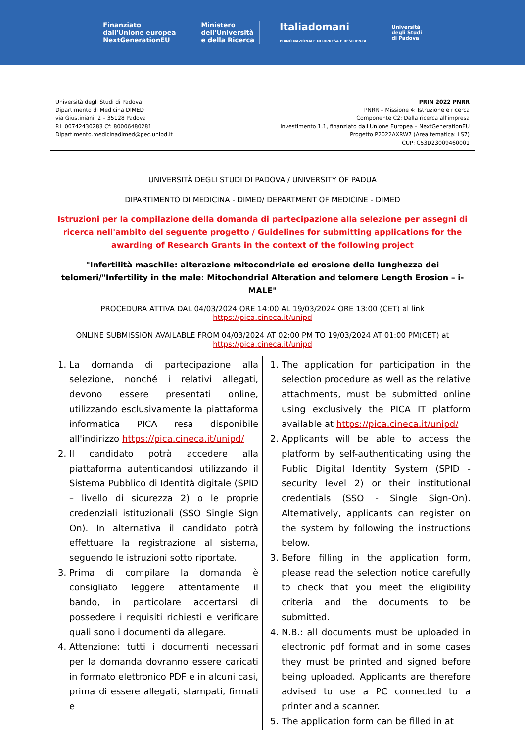Finanziato
dall'Unione europea
NextGenerationEU
Ministero
dell'Università
e della Ricerca
Italiadomani
PIANO NAZIONALE DI RIPRESA E RESILIENZA
Università
degli Studi
di Padova
| Università degli Studi di Padova Dipartimento di Medicina DIMED via Giustiniani, 2 – 35128 Padova P.I. 00742430283 Cf: 80006480281 Dipartimento.medicinadimed@pec.unipd.it | PRIN 2022 PNRR PNRR – Missione 4: Istruzione e ricerca Componente C2: Dalla ricerca all'impresa Investimento 1.1, finanziato dall'Unione Europea – NextGenerationEU Progetto P2022AXRW7 (Area tematica: LS7) CUP: C53D23009460001 |
UNIVERSITÀ DEGLI STUDI DI PADOVA / UNIVERSITY OF PADUA
DIPARTIMENTO DI MEDICINA - DIMED/ DEPARTMENT OF MEDICINE - DIMED
Istruzioni per la compilazione della domanda di partecipazione alla selezione per assegni di ricerca nell'ambito del seguente progetto / Guidelines for submitting applications for the awarding of Research Grants in the context of the following project
"Infertilità maschile: alterazione mitocondriale ed erosione della lunghezza dei telomeri/"Infertility in the male: Mitochondrial Alteration and telomere Length Erosion – i-MALE"
PROCEDURA ATTIVA DAL 04/03/2024 ORE 14:00 AL 19/03/2024 ORE 13:00 (CET) al link https://pica.cineca.it/unipd
ONLINE SUBMISSION AVAILABLE FROM 04/03/2024 AT 02:00 PM TO 19/03/2024 AT 01:00 PM(CET) at
https://pica.cineca.it/unipd
| 1. La domanda di partecipazione alla selezione, nonché i relativi allegati, devono essere presentati online, utilizzando esclusivamente la piattaforma informatica PICA resa disponibile all'indirizzo https://pica.cineca.it/unipd/ 2. Il candidato potrà accedere alla piattaforma autenticandosi utilizzando il Sistema Pubblico di Identità digitale (SPID – livello di sicurezza 2) o le proprie credenziali istituzionali (SSO Single Sign On). In alternativa il candidato potrà effettuare la registrazione al sistema, seguendo le istruzioni sotto riportate. 3. Prima di compilare la domanda è consigliato leggere attentamente il bando, in particolare accertarsi di possedere i requisiti richiesti e verificare quali sono i documenti da allegare . 4. Attenzione: tutti i documenti necessari per la domanda dovranno essere caricati in formato elettronico PDF e in alcuni casi, prima di essere allegati, stampati, firmati e | 1. The application for participation in the selection procedure as well as the relative attachments, must be submitted online using exclusively the PICA IT platform available at https://pica.cineca.it/unipd/ 2. Applicants will be able to access the platform by self-authenticating using the Public Digital Identity System (SPID - security level 2) or their institutional credentials (SSO - Single Sign-On). Alternatively, applicants can register on the system by following the instructions below. 3. Before filling in the application form, please read the selection notice carefully to check that you meet the eligibility criteria and the documents to be submitted . 4. N.B.: all documents must be uploaded in electronic pdf format and in some cases they must be printed and signed before being uploaded. Applicants are therefore advised to use a PC connected to a printer and a scanner. 5. The application form can be filled in at |